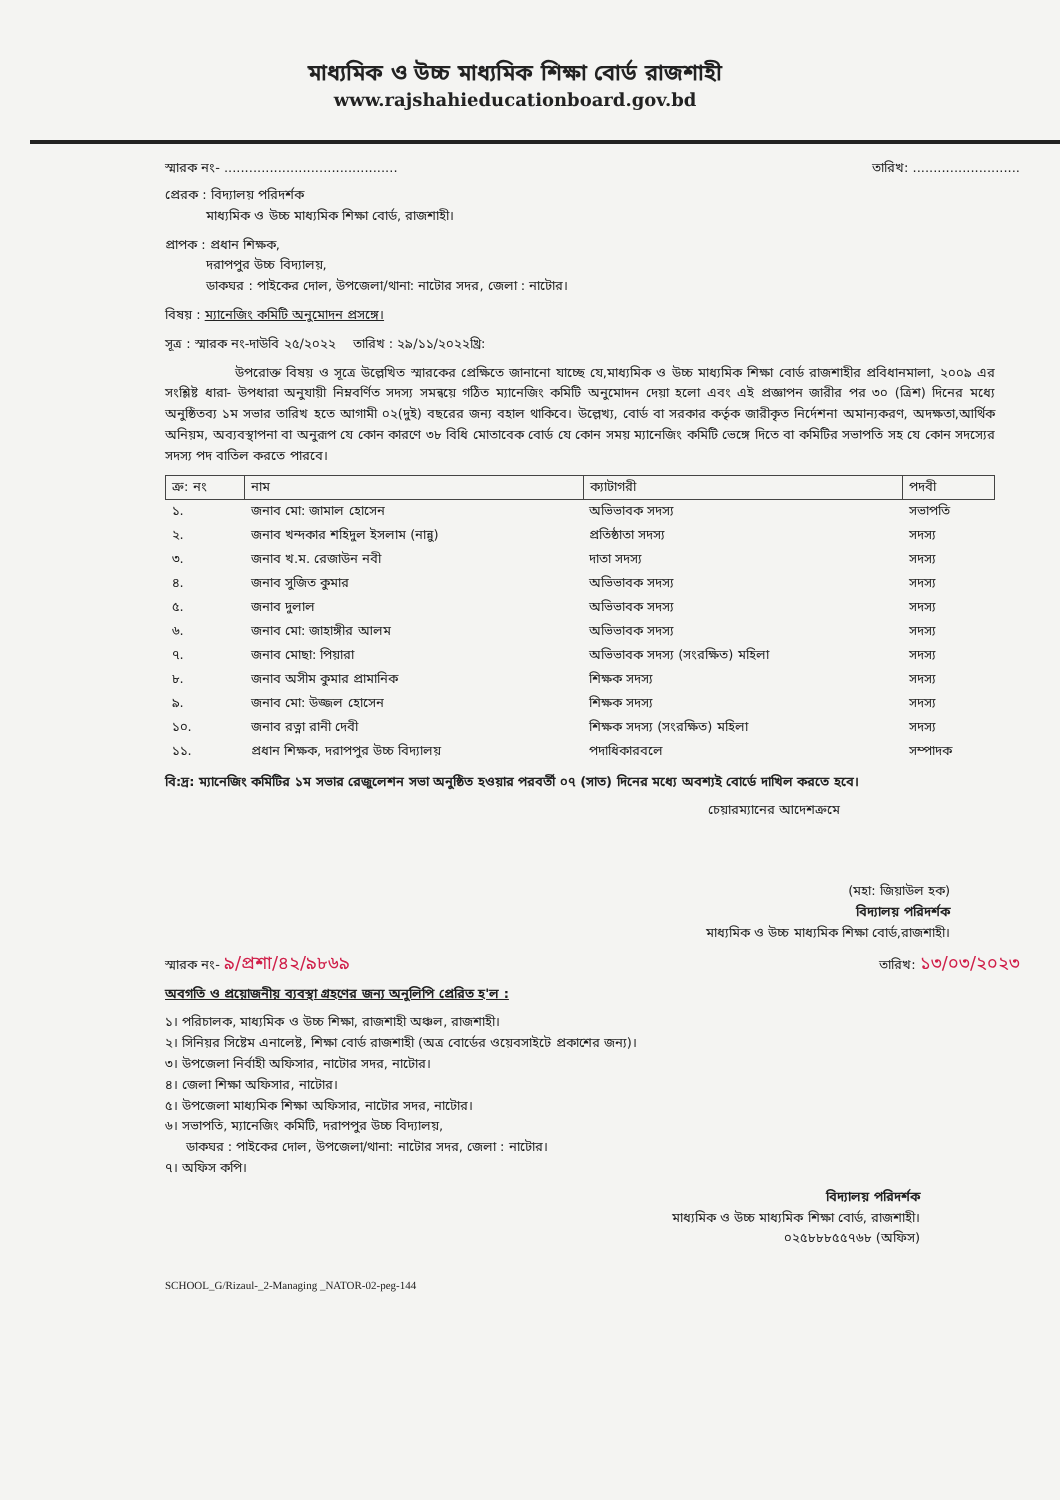মাধ্যমিক ও উচ্চ মাধ্যমিক শিক্ষা বোর্ড রাজশাহী
www.rajshahieducationboard.gov.bd
স্মারক নং- .......................................... তারিখ: ..........................
প্রেরক : বিদ্যালয় পরিদর্শক
মাধ্যমিক ও উচ্চ মাধ্যমিক শিক্ষা বোর্ড, রাজশাহী।
প্রাপক : প্রধান শিক্ষক,
দরাপপুর উচ্চ বিদ্যালয়,
ডাকঘর : পাইকের দোল, উপজেলা/থানা: নাটোর সদর, জেলা : নাটোর।
বিষয় : ম্যানেজিং কমিটি অনুমোদন প্রসঙ্গে।
সূত্র : স্মারক নং-দাউবি ২৫/২০২২ তারিখ : ২৯/১১/২০২২খ্রি:
উপরোক্ত বিষয় ও সূত্রে উল্লেখিত স্মারকের প্রেক্ষিতে জানানো যাচ্ছে যে,মাধ্যমিক ও উচ্চ মাধ্যমিক শিক্ষা বোর্ড রাজশাহীর প্রবিধানমালা, ২০০৯ এর সংশ্লিষ্ট ধারা- উপধারা অনুযায়ী নিম্নবর্ণিত সদস্য সমন্বয়ে গঠিত ম্যানেজিং কমিটি অনুমোদন দেয়া হলো এবং এই প্রজ্ঞাপন জারীর পর ৩০ (ত্রিশ) দিনের মধ্যে অনুষ্ঠিতব্য ১ম সভার তারিখ হতে আগামী ০২(দুই) বছরের জন্য বহাল থাকিবে। উল্লেখ্য, বোর্ড বা সরকার কর্তৃক জারীকৃত নির্দেশনা অমান্যকরণ, অদক্ষতা,আর্থিক অনিয়ম, অব্যবস্থাপনা বা অনুরূপ যে কোন কারণে ৩৮ বিধি মোতাবেক বোর্ড যে কোন সময় ম্যানেজিং কমিটি ভেঙ্গে দিতে বা কমিটির সভাপতি সহ যে কোন সদস্যের সদস্য পদ বাতিল করতে পারবে।
| ক্র: নং | নাম | ক্যাটাগরী | পদবী |
| --- | --- | --- | --- |
| ১. | জনাব মো: জামাল হোসেন | অভিভাবক সদস্য | সভাপতি |
| ২. | জনাব খন্দকার শহিদুল ইসলাম (নান্নু) | প্রতিষ্ঠাতা সদস্য | সদস্য |
| ৩. | জনাব খ.ম. রেজাউন নবী | দাতা সদস্য | সদস্য |
| ৪. | জনাব সুজিত কুমার | অভিভাবক সদস্য | সদস্য |
| ৫. | জনাব দুলাল | অভিভাবক সদস্য | সদস্য |
| ৬. | জনাব মো: জাহাঙ্গীর আলম | অভিভাবক সদস্য | সদস্য |
| ৭. | জনাব মোছা: পিয়ারা | অভিভাবক সদস্য (সংরক্ষিত) মহিলা | সদস্য |
| ৮. | জনাব অসীম কুমার প্রামানিক | শিক্ষক সদস্য | সদস্য |
| ৯. | জনাব মো: উজ্জল হোসেন | শিক্ষক সদস্য | সদস্য |
| ১০. | জনাব রত্না রানী দেবী | শিক্ষক সদস্য (সংরক্ষিত) মহিলা | সদস্য |
| ১১. | প্রধান শিক্ষক, দরাপপুর উচ্চ বিদ্যালয় | পদাধিকারবলে | সম্পাদক |
বি:দ্র: ম্যানেজিং কমিটির ১ম সভার রেজুলেশন সভা অনুষ্ঠিত হওয়ার পরবর্তী ০৭ (সাত) দিনের মধ্যে অবশ্যই বোর্ডে দাখিল করতে হবে।
চেয়ারম্যানের আদেশক্রমে
(মহা: জিয়াউল হক)
বিদ্যালয় পরিদর্শক
মাধ্যমিক ও উচ্চ মাধ্যমিক শিক্ষা বোর্ড,রাজশাহী।
স্মারক নং- ৯/প্রশা/৪২/৯৮৬৯ তারিখ: ১৩/০৩/২০২৩
অবগতি ও প্রয়োজনীয় ব্যবস্থা গ্রহণের জন্য অনুলিপি প্রেরিত হ'ল :
১। পরিচালক, মাধ্যমিক ও উচ্চ শিক্ষা, রাজশাহী অঞ্চল, রাজশাহী।
২। সিনিয়র সিষ্টেম এনালেষ্ট, শিক্ষা বোর্ড রাজশাহী (অত্র বোর্ডের ওয়েবসাইটে প্রকাশের জন্য)।
৩। উপজেলা নির্বাহী অফিসার, নাটোর সদর, নাটোর।
৪। জেলা শিক্ষা অফিসার, নাটোর।
৫। উপজেলা মাধ্যমিক শিক্ষা অফিসার, নাটোর সদর, নাটোর।
৬। সভাপতি, ম্যানেজিং কমিটি, দরাপপুর উচ্চ বিদ্যালয়,
ডাকঘর : পাইকের দোল, উপজেলা/থানা: নাটোর সদর, জেলা : নাটোর।
৭। অফিস কপি।
বিদ্যালয় পরিদর্শক
মাধ্যমিক ও উচ্চ মাধ্যমিক শিক্ষা বোর্ড, রাজশাহী।
০২৫৮৮৮৫৫৭৬৮ (অফিস)
SCHOOL_G/Rizaul-_2-Managing _NATOR-02-peg-144